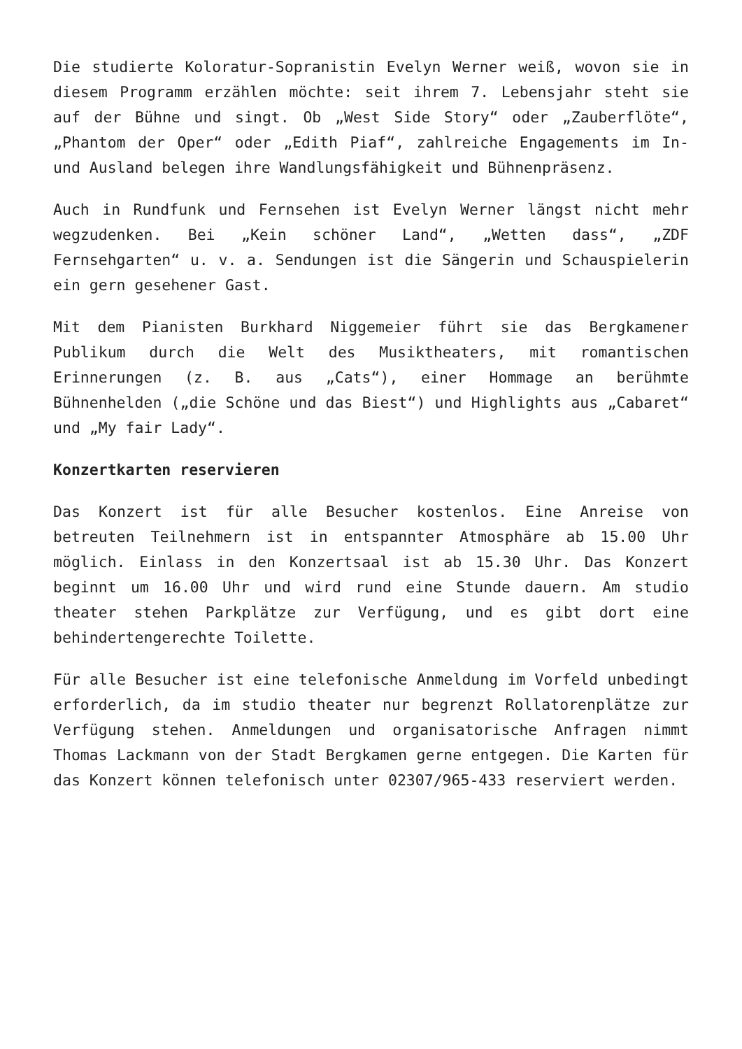Die studierte Koloratur-Sopranistin Evelyn Werner weiß, wovon sie in diesem Programm erzählen möchte: seit ihrem 7. Lebensjahr steht sie auf der Bühne und singt. Ob „West Side Story“ oder „Zauberflöte“, „Phantom der Oper“ oder „Edith Piaf“, zahlreiche Engagements im In- und Ausland belegen ihre Wandlungsfähigkeit und Bühnenpräsenz.
Auch in Rundfunk und Fernsehen ist Evelyn Werner längst nicht mehr wegzudenken. Bei „Kein schöner Land“, „Wetten dass“, „ZDF Fernsehgarten“ u. v. a. Sendungen ist die Sängerin und Schauspielerin ein gern gesehener Gast.
Mit dem Pianisten Burkhard Niggemeier führt sie das Bergkamener Publikum durch die Welt des Musiktheaters, mit romantischen Erinnerungen (z. B. aus „Cats“), einer Hommage an berühmte Bühnenhelden („die Schöne und das Biest“) und Highlights aus „Cabaret“ und „My fair Lady“.
Konzertkarten reservieren
Das Konzert ist für alle Besucher kostenlos. Eine Anreise von betreuten Teilnehmern ist in entspannter Atmosphäre ab 15.00 Uhr möglich. Einlass in den Konzertsaal ist ab 15.30 Uhr. Das Konzert beginnt um 16.00 Uhr und wird rund eine Stunde dauern. Am studio theater stehen Parkplätze zur Verfügung, und es gibt dort eine behindertengerechte Toilette.
Für alle Besucher ist eine telefonische Anmeldung im Vorfeld unbedingt erforderlich, da im studio theater nur begrenzt Rollatorenplätze zur Verfügung stehen. Anmeldungen und organisatorische Anfragen nimmt Thomas Lackmann von der Stadt Bergkamen gerne entgegen. Die Karten für das Konzert können telefonisch unter 02307/965-433 reserviert werden.